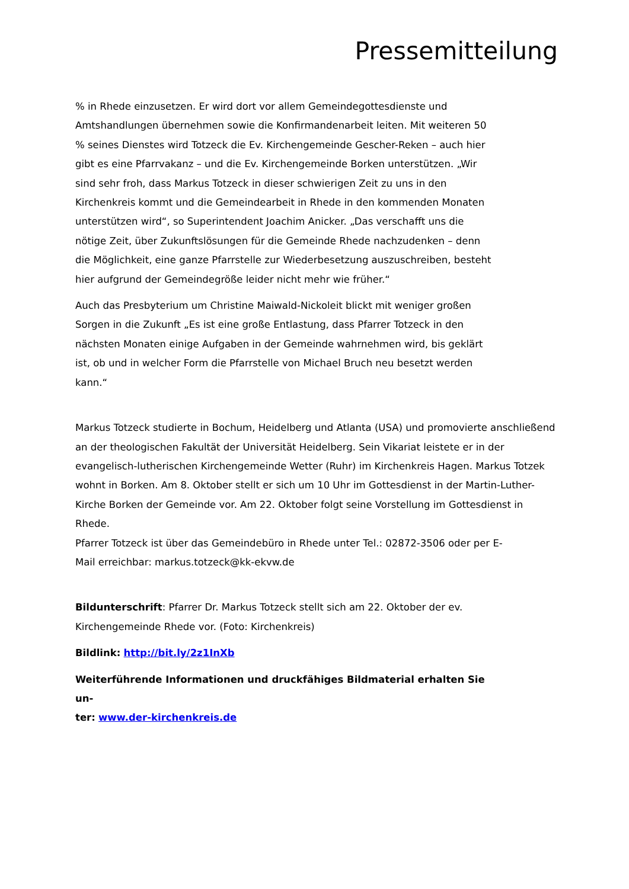Pressemitteilung
% in Rhede einzusetzen. Er wird dort vor allem Gemeindegottesdienste und Amtshandlungen übernehmen sowie die Konfirmandenarbeit leiten. Mit weiteren 50 % seines Dienstes wird Totzeck die Ev. Kirchengemeinde Gescher-Reken – auch hier gibt es eine Pfarrvakanz – und die Ev. Kirchengemeinde Borken unterstützen. „Wir sind sehr froh, dass Markus Totzeck in dieser schwierigen Zeit zu uns in den Kirchenkreis kommt und die Gemeindearbeit in Rhede in den kommenden Monaten unterstützen wird“, so Superintendent Joachim Anicker. „Das verschafft uns die nötige Zeit, über Zukunftslösungen für die Gemeinde Rhede nachzudenken – denn die Möglichkeit, eine ganze Pfarrstelle zur Wiederbesetzung auszuschreiben, besteht hier aufgrund der Gemeindegröße leider nicht mehr wie früher.“
Auch das Presbyterium um Christine Maiwald-Nickoleit blickt mit weniger großen Sorgen in die Zukunft „Es ist eine große Entlastung, dass Pfarrer Totzeck in den nächsten Monaten einige Aufgaben in der Gemeinde wahrnehmen wird, bis geklärt ist, ob und in welcher Form die Pfarrstelle von Michael Bruch neu besetzt werden kann.“
Markus Totzeck studierte in Bochum, Heidelberg und Atlanta (USA) und promovierte anschließend an der theologischen Fakultät der Universität Heidelberg. Sein Vikariat leistete er in der evangelisch-lutherischen Kirchengemeinde Wetter (Ruhr) im Kirchenkreis Hagen. Markus Totzek wohnt in Borken. Am 8. Oktober stellt er sich um 10 Uhr im Gottesdienst in der Martin-Luther-Kirche Borken der Gemeinde vor. Am 22. Oktober folgt seine Vorstellung im Gottesdienst in Rhede.
Pfarrer Totzeck ist über das Gemeindebüro in Rhede unter Tel.: 02872-3506 oder per E-
Mail erreichbar: markus.totzeck@kk-ekvw.de
Bildunterschrift: Pfarrer Dr. Markus Totzeck stellt sich am 22. Oktober der ev. Kirchengemeinde Rhede vor. (Foto: Kirchenkreis)
Bildlink: http://bit.ly/2z1InXb
Weiterführende Informationen und druckfähiges Bildmaterial erhalten Sie un-
ter: www.der-kirchenkreis.de